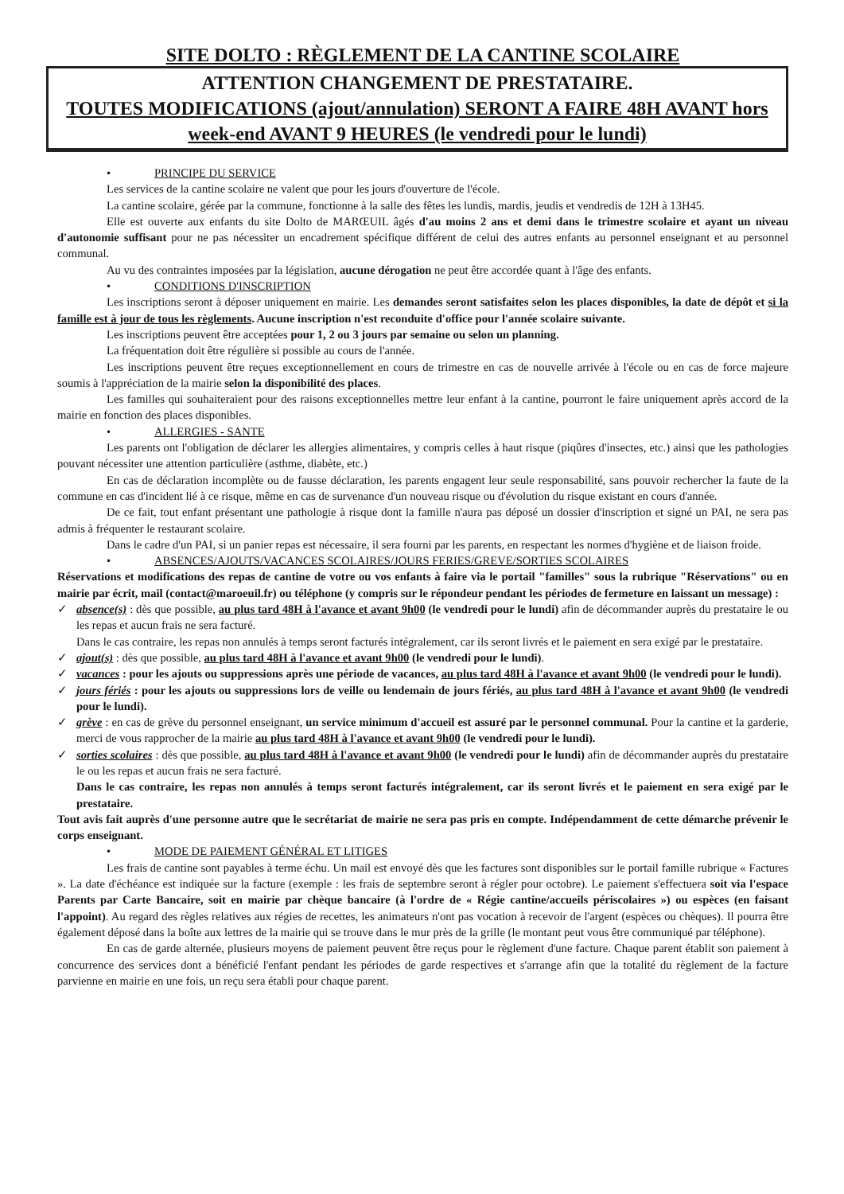SITE DOLTO : RÈGLEMENT DE LA CANTINE SCOLAIRE
ATTENTION CHANGEMENT DE PRESTATAIRE.
TOUTES MODIFICATIONS (ajout/annulation) SERONT A FAIRE 48H AVANT hors week-end AVANT 9 HEURES (le vendredi pour le lundi)
• PRINCIPE DU SERVICE
Les services de la cantine scolaire ne valent que pour les jours d'ouverture de l'école.
La cantine scolaire, gérée par la commune, fonctionne à la salle des fêtes les lundis, mardis, jeudis et vendredis de 12H à 13H45.
Elle est ouverte aux enfants du site Dolto de MARŒUIL âgés d'au moins 2 ans et demi dans le trimestre scolaire et ayant un niveau d'autonomie suffisant pour ne pas nécessiter un encadrement spécifique différent de celui des autres enfants au personnel enseignant et au personnel communal.
Au vu des contraintes imposées par la législation, aucune dérogation ne peut être accordée quant à l'âge des enfants.
• CONDITIONS D'INSCRIPTION
Les inscriptions seront à déposer uniquement en mairie. Les demandes seront satisfaites selon les places disponibles, la date de dépôt et si la famille est à jour de tous les règlements. Aucune inscription n'est reconduite d'office pour l'année scolaire suivante.
Les inscriptions peuvent être acceptées pour 1, 2 ou 3 jours par semaine ou selon un planning.
La fréquentation doit être régulière si possible au cours de l'année.
Les inscriptions peuvent être reçues exceptionnellement en cours de trimestre en cas de nouvelle arrivée à l'école ou en cas de force majeure soumis à l'appréciation de la mairie selon la disponibilité des places.
Les familles qui souhaiteraient pour des raisons exceptionnelles mettre leur enfant à la cantine, pourront le faire uniquement après accord de la mairie en fonction des places disponibles.
• ALLERGIES - SANTE
Les parents ont l'obligation de déclarer les allergies alimentaires, y compris celles à haut risque (piqûres d'insectes, etc.) ainsi que les pathologies pouvant nécessiter une attention particulière (asthme, diabète, etc.)
En cas de déclaration incomplète ou de fausse déclaration, les parents engagent leur seule responsabilité, sans pouvoir rechercher la faute de la commune en cas d'incident lié à ce risque, même en cas de survenance d'un nouveau risque ou d'évolution du risque existant en cours d'année.
De ce fait, tout enfant présentant une pathologie à risque dont la famille n'aura pas déposé un dossier d'inscription et signé un PAI, ne sera pas admis à fréquenter le restaurant scolaire.
Dans le cadre d'un PAI, si un panier repas est nécessaire, il sera fourni par les parents, en respectant les normes d'hygiène et de liaison froide.
• ABSENCES/AJOUTS/VACANCES SCOLAIRES/JOURS FERIES/GREVE/SORTIES SCOLAIRES
Réservations et modifications des repas de cantine de votre ou vos enfants à faire via le portail "familles" sous la rubrique "Réservations" ou en mairie par écrit, mail (contact@maroeuil.fr) ou téléphone (y compris sur le répondeur pendant les périodes de fermeture en laissant un message) :
✓ absence(s) : dès que possible, au plus tard 48H à l'avance et avant 9h00 (le vendredi pour le lundi) afin de décommander auprès du prestataire le ou les repas et aucun frais ne sera facturé.
Dans le cas contraire, les repas non annulés à temps seront facturés intégralement, car ils seront livrés et le paiement en sera exigé par le prestataire.
✓ ajout(s) : dès que possible, au plus tard 48H à l'avance et avant 9h00 (le vendredi pour le lundi).
✓ vacances : pour les ajouts ou suppressions après une période de vacances, au plus tard 48H à l'avance et avant 9h00 (le vendredi pour le lundi).
✓ jours fériés : pour les ajouts ou suppressions lors de veille ou lendemain de jours fériés, au plus tard 48H à l'avance et avant 9h00 (le vendredi pour le lundi).
✓ grève : en cas de grève du personnel enseignant, un service minimum d'accueil est assuré par le personnel communal. Pour la cantine et la garderie, merci de vous rapprocher de la mairie au plus tard 48H à l'avance et avant 9h00 (le vendredi pour le lundi).
✓ sorties scolaires : dès que possible, au plus tard 48H à l'avance et avant 9h00 (le vendredi pour le lundi) afin de décommander auprès du prestataire le ou les repas et aucun frais ne sera facturé.
Dans le cas contraire, les repas non annulés à temps seront facturés intégralement, car ils seront livrés et le paiement en sera exigé par le prestataire.
Tout avis fait auprès d'une personne autre que le secrétariat de mairie ne sera pas pris en compte. Indépendamment de cette démarche prévenir le corps enseignant.
• MODE DE PAIEMENT GÉNÉRAL ET LITIGES
Les frais de cantine sont payables à terme échu. Un mail est envoyé dès que les factures sont disponibles sur le portail famille rubrique « Factures ». La date d'échéance est indiquée sur la facture (exemple : les frais de septembre seront à régler pour octobre). Le paiement s'effectuera soit via l'espace Parents par Carte Bancaire, soit en mairie par chèque bancaire (à l'ordre de « Régie cantine/accueils périscolaires ») ou espèces (en faisant l'appoint). Au regard des règles relatives aux régies de recettes, les animateurs n'ont pas vocation à recevoir de l'argent (espèces ou chèques). Il pourra être également déposé dans la boîte aux lettres de la mairie qui se trouve dans le mur près de la grille (le montant peut vous être communiqué par téléphone).
En cas de garde alternée, plusieurs moyens de paiement peuvent être reçus pour le règlement d'une facture. Chaque parent établit son paiement à concurrence des services dont a bénéficié l'enfant pendant les périodes de garde respectives et s'arrange afin que la totalité du règlement de la facture parvienne en mairie en une fois, un reçu sera établi pour chaque parent.